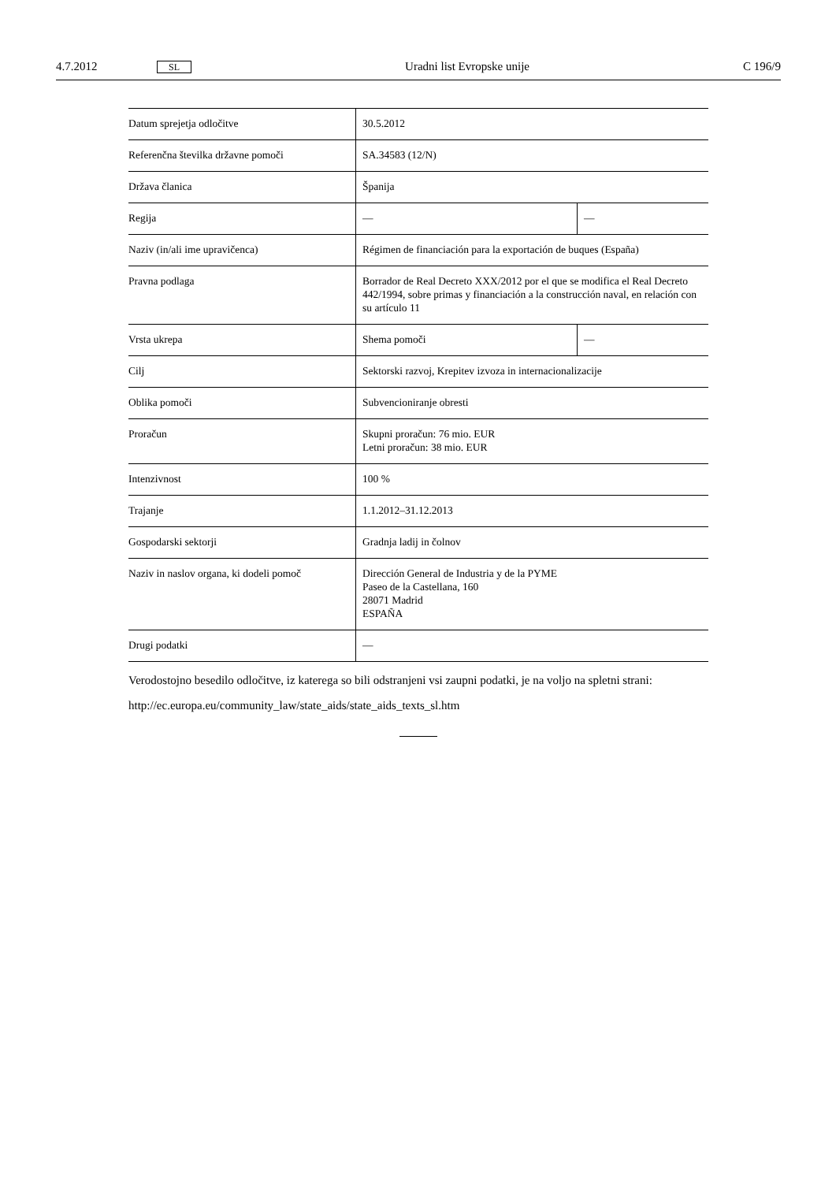4.7.2012 SL Uradni list Evropske unije C 196/9
| Datum sprejetja odločitve | 30.5.2012 | |
| Referenčna številka državne pomoči | SA.34583 (12/N) | |
| Država članica | Španija | |
| Regija | — | — |
| Naziv (in/ali ime upravičenca) | Régimen de financiación para la exportación de buques (España) | |
| Pravna podlaga | Borrador de Real Decreto XXX/2012 por el que se modifica el Real Decreto 442/1994, sobre primas y financiación a la construcción naval, en relación con su artículo 11 | |
| Vrsta ukrepa | Shema pomoči | — |
| Cilj | Sektorski razvoj, Krepitev izvoza in internacionalizacije | |
| Oblika pomoči | Subvencioniranje obresti | |
| Proračun | Skupni proračun: 76 mio. EUR Letni proračun: 38 mio. EUR | |
| Intenzivnost | 100 % | |
| Trajanje | 1.1.2012–31.12.2013 | |
| Gospodarski sektorji | Gradnja ladij in čolnov | |
| Naziv in naslov organa, ki dodeli pomoč | Dirección General de Industria y de la PYME Paseo de la Castellana, 160 28071 Madrid ESPAÑA | |
| Drugi podatki | — | |
Verodostojno besedilo odločitve, iz katerega so bili odstranjeni vsi zaupni podatki, je na voljo na spletni strani:
http://ec.europa.eu/community_law/state_aids/state_aids_texts_sl.htm